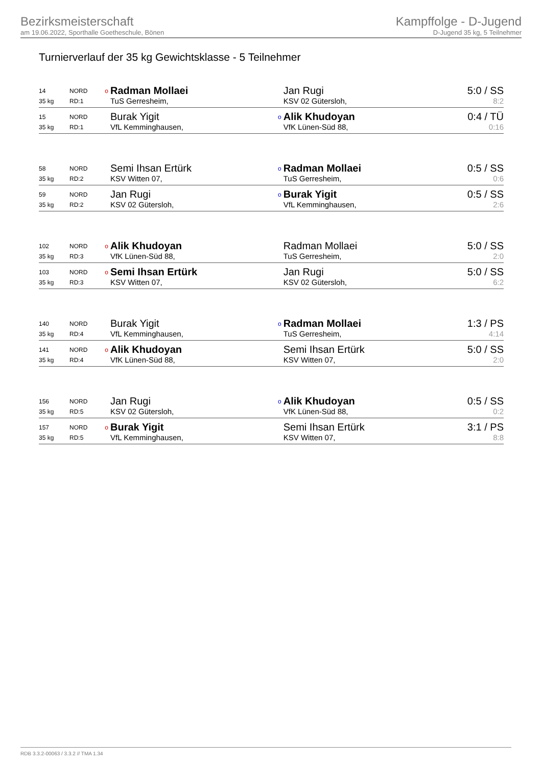Bezirksmeisterschaft
am 19.06.2022, Sporthalle Goetheschule, Bönen
Kampffolge - D-Jugend
D-Jugend 35 kg, 5 Teilnehmer
Turnierverlauf der 35 kg Gewichtsklasse - 5 Teilnehmer
| 14 | NORD | o | Radman Mollaei | | Jan Rugi | 5:0 / SS |
| 35 kg | RD:1 | | TuS Gerresheim, | | KSV 02 Gütersloh, | 8:2 |
| 15 | NORD | | Burak Yigit | o | Alik Khudoyan | 0:4 / TÜ |
| 35 kg | RD:1 | | VfL Kemminghausen, | | VfK Lünen-Süd 88, | 0:16 |
| 58 | NORD | | Semi Ihsan Ertürk | o | Radman Mollaei | 0:5 / SS |
| 35 kg | RD:2 | | KSV Witten 07, | | TuS Gerresheim, | 0:6 |
| 59 | NORD | | Jan Rugi | o | Burak Yigit | 0:5 / SS |
| 35 kg | RD:2 | | KSV 02 Gütersloh, | | VfL Kemminghausen, | 2:6 |
| 102 | NORD | o | Alik Khudoyan | | Radman Mollaei | 5:0 / SS |
| 35 kg | RD:3 | | VfK Lünen-Süd 88, | | TuS Gerresheim, | 2:0 |
| 103 | NORD | o | Semi Ihsan Ertürk | | Jan Rugi | 5:0 / SS |
| 35 kg | RD:3 | | KSV Witten 07, | | KSV 02 Gütersloh, | 6:2 |
| 140 | NORD | | Burak Yigit | o | Radman Mollaei | 1:3 / PS |
| 35 kg | RD:4 | | VfL Kemminghausen, | | TuS Gerresheim, | 4:14 |
| 141 | NORD | o | Alik Khudoyan | | Semi Ihsan Ertürk | 5:0 / SS |
| 35 kg | RD:4 | | VfK Lünen-Süd 88, | | KSV Witten 07, | 2:0 |
| 156 | NORD | | Jan Rugi | o | Alik Khudoyan | 0:5 / SS |
| 35 kg | RD:5 | | KSV 02 Gütersloh, | | VfK Lünen-Süd 88, | 0:2 |
| 157 | NORD | o | Burak Yigit | | Semi Ihsan Ertürk | 3:1 / PS |
| 35 kg | RD:5 | | VfL Kemminghausen, | | KSV Witten 07, | 8:8 |
RDB 3.3.2-00063 / 3.3.2 // TMA 1.34